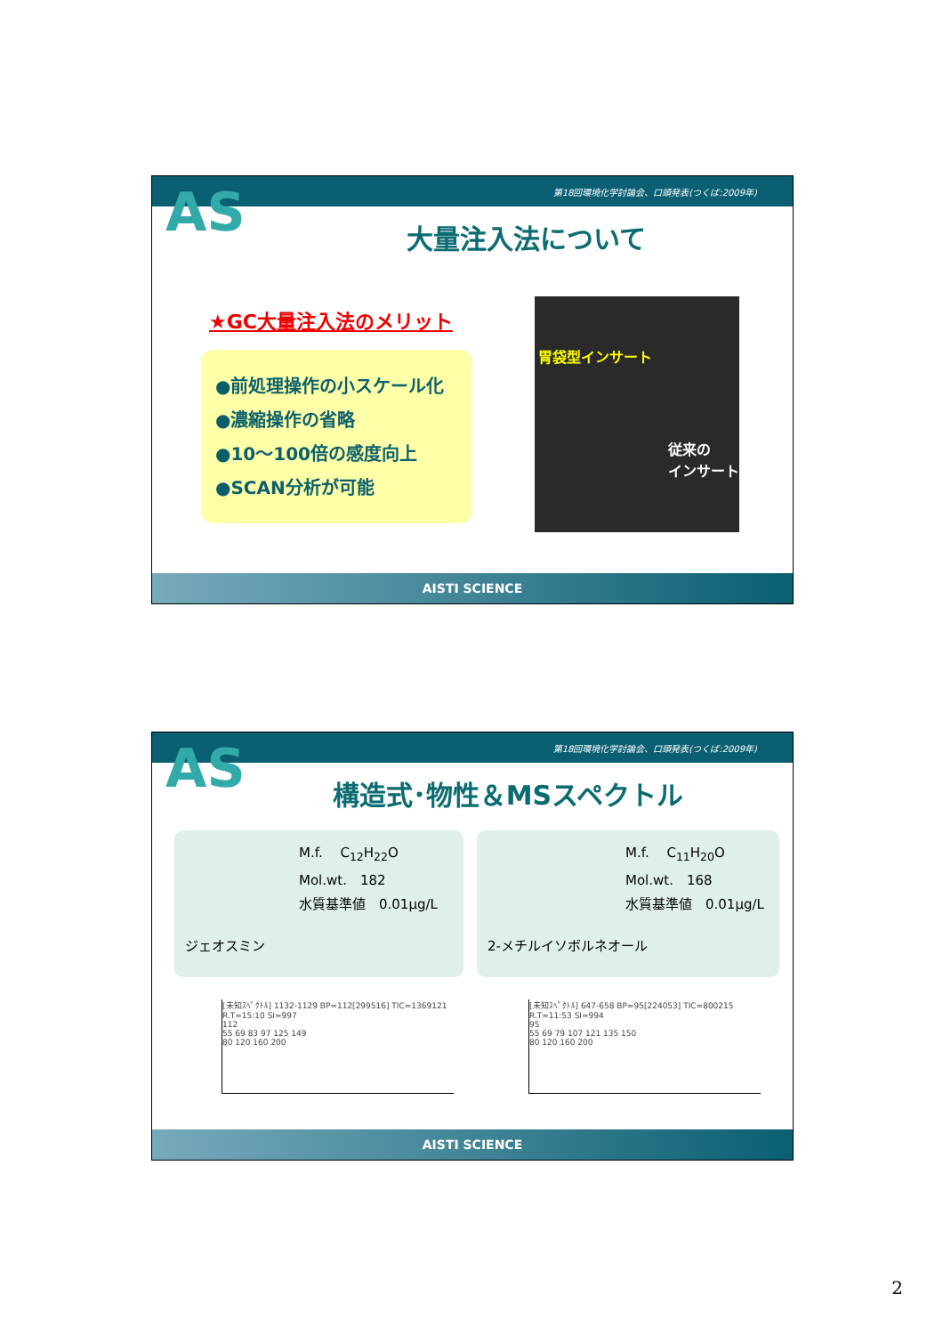第18回環境化学討論会、口頭発表(つくば:2009年)
AS
大量注入法について
★GC大量注入法のメリット
●前処理操作の小スケール化
●濃縮操作の省略
●10～100倍の感度向上
●SCAN分析が可能
胃袋型インサート
従来の
インサート
AISTI SCIENCE
第18回環境化学討論会、口頭発表(つくば:2009年)
AS
構造式･物性＆MSスペクトル
M.f.　 C<sub>12</sub>H<sub>22</sub>O
Mol.wt.　182
水質基準値　0.01μg/L
ジェオスミン
M.f.　 C<sub>11</sub>H<sub>20</sub>O
Mol.wt.　168
水質基準値　0.01μg/L
2-メチルイソボルネオール
[未知ｽﾍﾟｸﾄﾙ] 1132-1129 BP=112[299516] TIC=1369121 R.T=15:10 SI=997
112
55 69 83 97 125 149
80 120 160 200
[未知ｽﾍﾟｸﾄﾙ] 647-658 BP=95[224053] TIC=800215 R.T=11:53 SI=994
95
55 69 79 107 121 135 150
80 120 160 200
AISTI SCIENCE
2